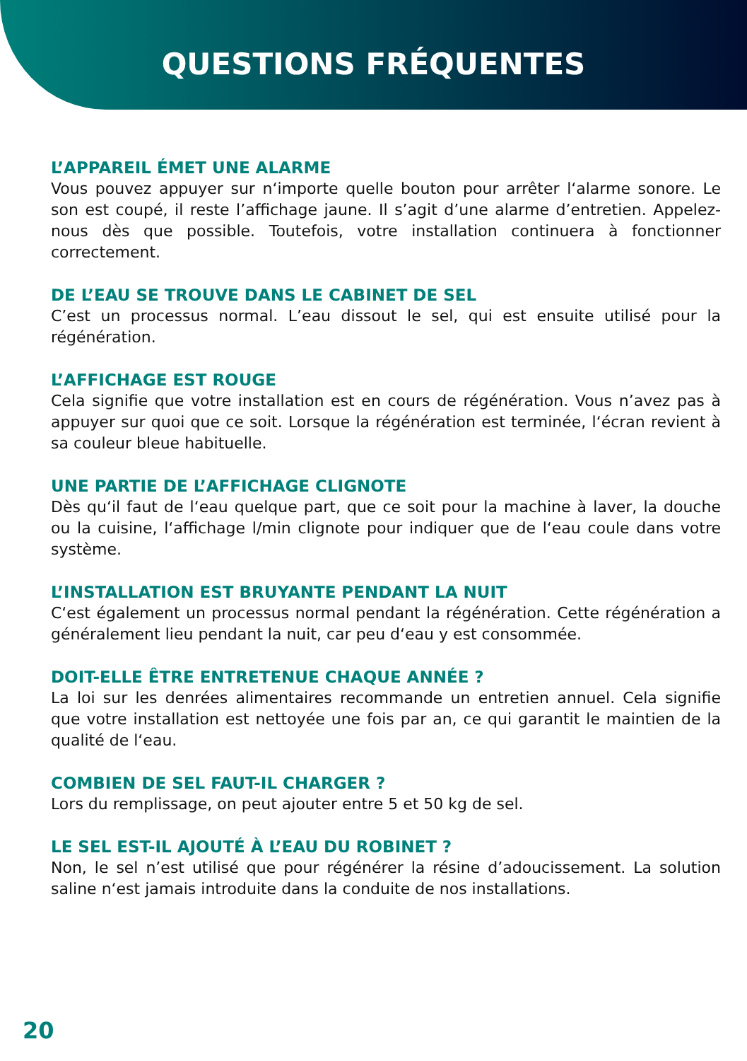QUESTIONS FRÉQUENTES
L’APPAREIL ÉMET UNE ALARME
Vous pouvez appuyer sur n‘importe quelle bouton pour arrêter l‘alarme sonore. Le son est coupé, il reste l’affichage jaune. Il s’agit d’une alarme d’entretien. Appelez-nous dès que possible. Toutefois, votre installation continuera à fonctionner correctement.
DE L’EAU SE TROUVE DANS LE CABINET DE SEL
C’est un processus normal. L’eau dissout le sel, qui est ensuite utilisé pour la régénération.
L’AFFICHAGE EST ROUGE
Cela signifie que votre installation est en cours de régénération. Vous n’avez pas à appuyer sur quoi que ce soit. Lorsque la régénération est terminée, l‘écran revient à sa couleur bleue habituelle.
UNE PARTIE DE L’AFFICHAGE CLIGNOTE
Dès qu‘il faut de l‘eau quelque part, que ce soit pour la machine à laver, la douche ou la cuisine, l‘affichage l/min clignote pour indiquer que de l‘eau coule dans votre système.
L’INSTALLATION EST BRUYANTE PENDANT LA NUIT
C‘est également un processus normal pendant la régénération. Cette régénération a généralement lieu pendant la nuit, car peu d‘eau y est consommée.
DOIT-ELLE ÊTRE ENTRETENUE CHAQUE ANNÉE ?
La loi sur les denrées alimentaires recommande un entretien annuel. Cela signifie que votre installation est nettoyée une fois par an, ce qui garantit le maintien de la qualité de l‘eau.
COMBIEN DE SEL FAUT-IL CHARGER ?
Lors du remplissage, on peut ajouter entre 5 et 50 kg de sel.
LE SEL EST-IL AJOUTÉ À L’EAU DU ROBINET ?
Non, le sel n’est utilisé que pour régénérer la résine d’adoucissement. La solution saline n‘est jamais introduite dans la conduite de nos installations.
20